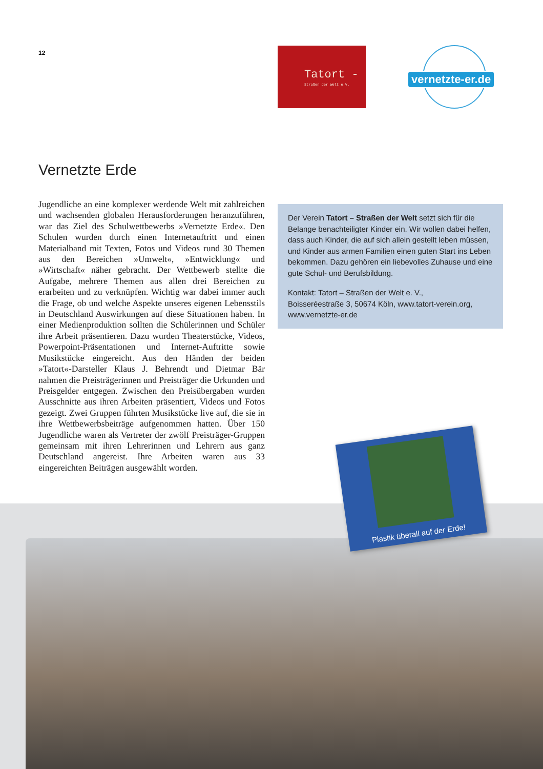12
Tatort -
Straßen der Welt e.V.
vernetzte-er.de
Vernetzte Erde
Jugendliche an eine komplexer werdende Welt mit zahlreichen und wachsenden globalen Herausforderungen heranzuführen, war das Ziel des Schulwettbewerbs »Vernetzte Erde«. Den Schulen wurden durch einen Internetauftritt und einen Materialband mit Texten, Fotos und Videos rund 30 Themen aus den Bereichen »Umwelt«, »Entwicklung« und »Wirtschaft« näher gebracht. Der Wettbewerb stellte die Aufgabe, mehrere Themen aus allen drei Bereichen zu erarbeiten und zu verknüpfen. Wichtig war dabei immer auch die Frage, ob und welche Aspekte unseres eigenen Lebensstils in Deutschland Auswirkungen auf diese Situationen haben. In einer Medienproduktion sollten die Schülerinnen und Schüler ihre Arbeit präsentieren. Dazu wurden Theaterstücke, Videos, Powerpoint-Präsentationen und Internet-Auftritte sowie Musikstücke eingereicht. Aus den Händen der beiden »Tatort«-Darsteller Klaus J. Behrendt und Dietmar Bär nahmen die Preisträgerinnen und Preisträger die Urkunden und Preisgelder entgegen. Zwischen den Preisübergaben wurden Ausschnitte aus ihren Arbeiten präsentiert, Videos und Fotos gezeigt. Zwei Gruppen führten Musikstücke live auf, die sie in ihre Wettbewerbsbeiträge aufgenommen hatten. Über 150 Jugendliche waren als Vertreter der zwölf Preisträger-Gruppen gemeinsam mit ihren Lehrerinnen und Lehrern aus ganz Deutschland angereist. Ihre Arbeiten waren aus 33 eingereichten Beiträgen ausgewählt worden.
Der Verein Tatort – Straßen der Welt setzt sich für die Belange benachteiligter Kinder ein. Wir wollen dabei helfen, dass auch Kinder, die auf sich allein gestellt leben müssen, und Kinder aus armen Familien einen guten Start ins Leben bekommen. Dazu gehören ein liebevolles Zuhause und eine gute Schul- und Berufsbildung.
Kontakt: Tatort – Straßen der Welt e. V.,
Boisseréestraße 3, 50674 Köln, www.tatort-verein.org,
www.vernetzte-er.de
Plastik überall auf der Erde!